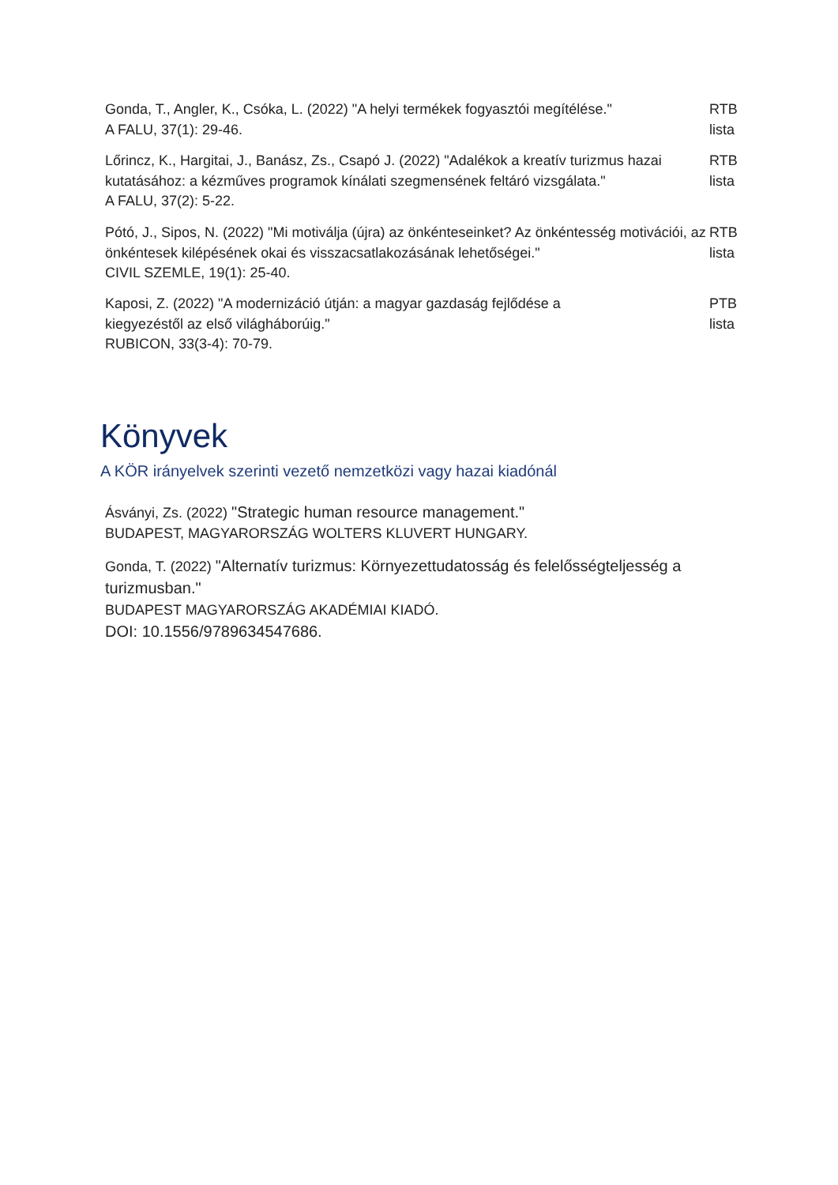Gonda, T., Angler, K., Csóka, L. (2022) "A helyi termékek fogyasztói megítélése."
A FALU, 37(1): 29-46.
RTB
lista
Lőrincz, K., Hargitai, J., Banász, Zs., Csapó J. (2022) "Adalékok a kreatív turizmus hazai kutatásához: a kézműves programok kínálati szegmensének feltáró vizsgálata."
A FALU, 37(2): 5-22.
RTB
lista
Pótó, J., Sipos, N. (2022) "Mi motiválja (újra) az önkénteseinket? Az önkéntesség motivációi, az önkéntesek kilépésének okai és visszacsatlakozásának lehetőségei."
CIVIL SZEMLE, 19(1): 25-40.
RTB
lista
Kaposi, Z. (2022) "A modernizáció útján: a magyar gazdaság fejlődése a
kiegyezéstől az első világháborúig."
RUBICON, 33(3-4): 70-79.
PTB
lista
Könyvek
A KÖR irányelvek szerinti vezető nemzetközi vagy hazai kiadónál
Ásványi, Zs. (2022) "Strategic human resource management."
BUDAPEST, MAGYARORSZÁG WOLTERS KLUVERT HUNGARY.
Gonda, T. (2022) "Alternatív turizmus: Környezettudatosság és felelősségteljesség a turizmusban."
BUDAPEST MAGYARORSZÁG AKADÉMIAI KIADÓ.
DOI: 10.1556/9789634547686.